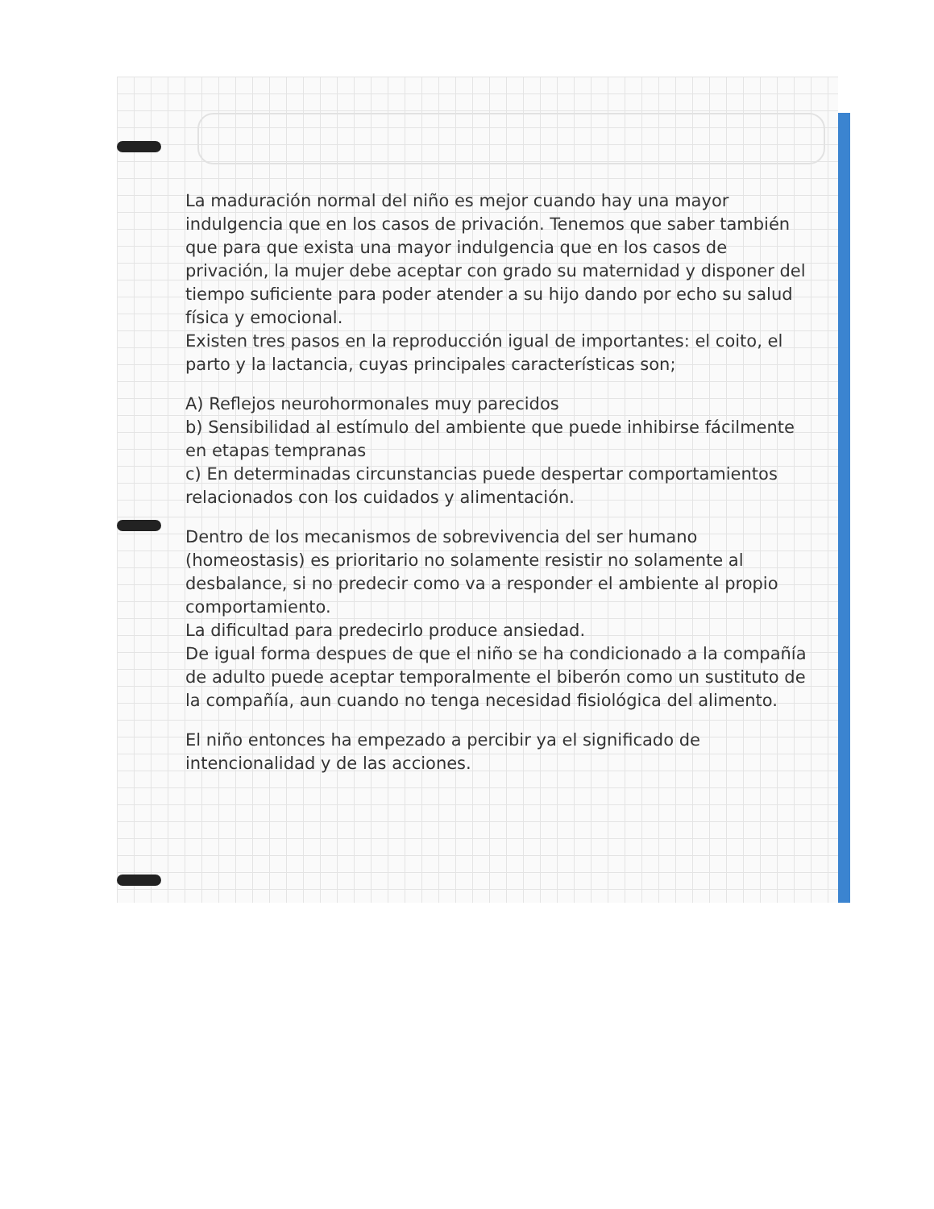La maduración normal del niño es mejor cuando hay una mayor indulgencia que en los casos de privación. Tenemos que saber también que para que exista una mayor indulgencia que en los casos de privación, la mujer debe aceptar con grado su maternidad y disponer del tiempo suficiente para poder atender a su hijo dando por echo su salud física y emocional.
Existen tres pasos en la reproducción igual de importantes: el coito, el parto y la lactancia, cuyas principales características son;
A) Reflejos neurohormonales muy parecidos
b) Sensibilidad al estímulo del ambiente que puede inhibirse fácilmente en etapas tempranas
c) En determinadas circunstancias puede despertar comportamientos relacionados con los cuidados y alimentación.
Dentro de los mecanismos de sobrevivencia del ser humano (homeostasis) es prioritario no solamente resistir no solamente al desbalance, si no predecir como va a responder el ambiente al propio comportamiento.
La dificultad para predecirlo produce ansiedad.
De igual forma despues de que el niño se ha condicionado a la compañía de adulto puede aceptar temporalmente el biberón como un sustituto de la compañía, aun cuando no tenga necesidad fisiológica del alimento.
El niño entonces ha empezado a percibir ya el significado de intencionalidad y de las acciones.